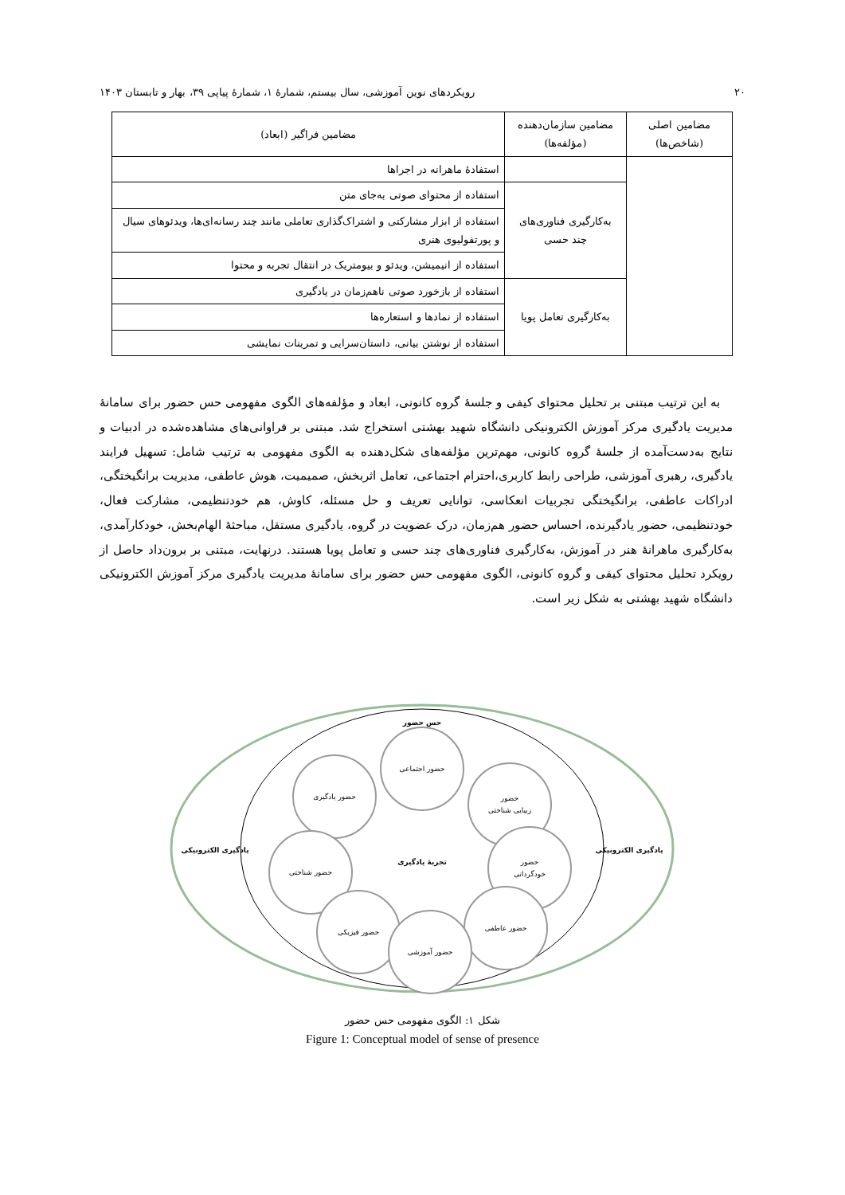۲۰ رویکردهای نوین آموزشی، سال بیستم، شمارهٔ ۱، شمارهٔ پیاپی ۳۹، بهار و تابستان ۱۴۰۳
| مضامین اصلی (شاخص‌ها) | مضامین سازمان‌دهنده (مؤلفه‌ها) | مضامین فراگیر (ابعاد) |
| --- | --- | --- |
| | | استفادهٔ ماهرانه در اجراها |
| | به‌کارگیری فناوری‌های چند حسی | استفاده از محتوای صوتی به‌جای متن |
| | | استفاده از ابزار مشارکتی و اشتراک‌گذاری تعاملی مانند چند رسانه‌ای‌ها، ویدئوهای سیال و پورتفولیوی هنری |
| | | استفاده از انیمیشن، ویدئو و بیومتریک در انتقال تجربه و محتوا |
| | به‌کارگیری تعامل پویا | استفاده از بازخورد صوتی ناهم‌زمان در یادگیری |
| | | استفاده از نمادها و استعاره‌ها |
| | | استفاده از نوشتن بیانی، داستان‌سرایی و تمرینات نمایشی |
به این ترتیب مبتنی بر تحلیل محتوای کیفی و جلسهٔ گروه کانونی، ابعاد و مؤلفه‌های الگوی مفهومی حس حضور برای سامانهٔ مدیریت یادگیری مرکز آموزش الکترونیکی دانشگاه شهید بهشتی استخراج شد. مبتنی بر فراوانی‌های مشاهده‌شده در ادبیات و نتایج به‌دست‌آمده از جلسهٔ گروه کانونی، مهم‌ترین مؤلفه‌های شکل‌دهنده به الگوی مفهومی به ترتیب شامل: تسهیل فرایند یادگیری، رهبری آموزشی، طراحی رابط کاربری،احترام اجتماعی، تعامل اثربخش، صمیمیت، هوش عاطفی، مدیریت برانگیختگی، ادراکات عاطفی، برانگیختگی تجربیات انعکاسی، توانایی تعریف و حل مسئله، کاوش، هم خودتنظیمی، مشارکت فعال، خودتنظیمی، حضور یادگیرنده، احساس حضور هم‌زمان، درک عضویت در گروه، یادگیری مستقل، مباحثهٔ الهام‌بخش، خودکارآمدی، به‌کارگیری ماهرانهٔ هنر در آموزش، به‌کارگیری فناوری‌های چند حسی و تعامل پویا هستند. درنهایت، مبتنی بر برون‌داد حاصل از رویکرد تحلیل محتوای کیفی و گروه کانونی، الگوی مفهومی حس حضور برای سامانهٔ مدیریت یادگیری مرکز آموزش الکترونیکی دانشگاه شهید بهشتی به شکل زیر است.
حس حضور
یادگیری الکترونیکی
یادگیری الکترونیکی
حضور اجتماعی
حضور یادگیری
حضور
زیبایی شناختی
حضور شناختی
حضور
خودگردانی
حضور فیزیکی
حضور عاطفی
حضور آموزشی
تجربهٔ یادگیری
شکل ۱: الگوی مفهومی حس حضور
Figure 1: Conceptual model of sense of presence